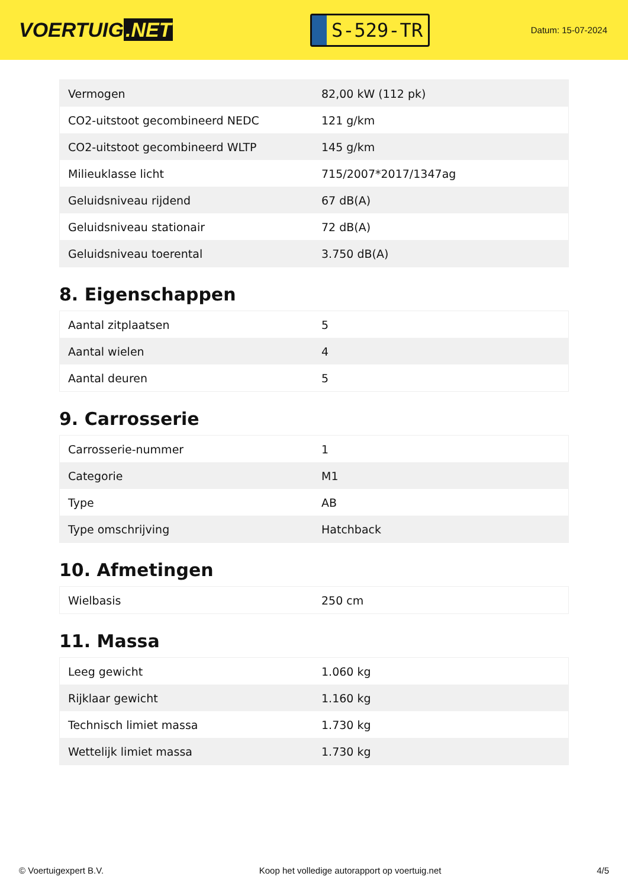VOERTUIG.NET
S-529-TR
Datum: 15-07-2024
| Vermogen | 82,00 kW (112 pk) |
| CO2-uitstoot gecombineerd NEDC | 121 g/km |
| CO2-uitstoot gecombineerd WLTP | 145 g/km |
| Milieuklasse licht | 715/2007*2017/1347ag |
| Geluidsniveau rijdend | 67 dB(A) |
| Geluidsniveau stationair | 72 dB(A) |
| Geluidsniveau toerental | 3.750 dB(A) |
8. Eigenschappen
| Aantal zitplaatsen | 5 |
| Aantal wielen | 4 |
| Aantal deuren | 5 |
9. Carrosserie
| Carrosserie-nummer | 1 |
| Categorie | M1 |
| Type | AB |
| Type omschrijving | Hatchback |
10. Afmetingen
| Wielbasis | 250 cm |
11. Massa
| Leeg gewicht | 1.060 kg |
| Rijklaar gewicht | 1.160 kg |
| Technisch limiet massa | 1.730 kg |
| Wettelijk limiet massa | 1.730 kg |
© Voertuigexpert B.V. Koop het volledige autorapport op voertuig.net 4/5